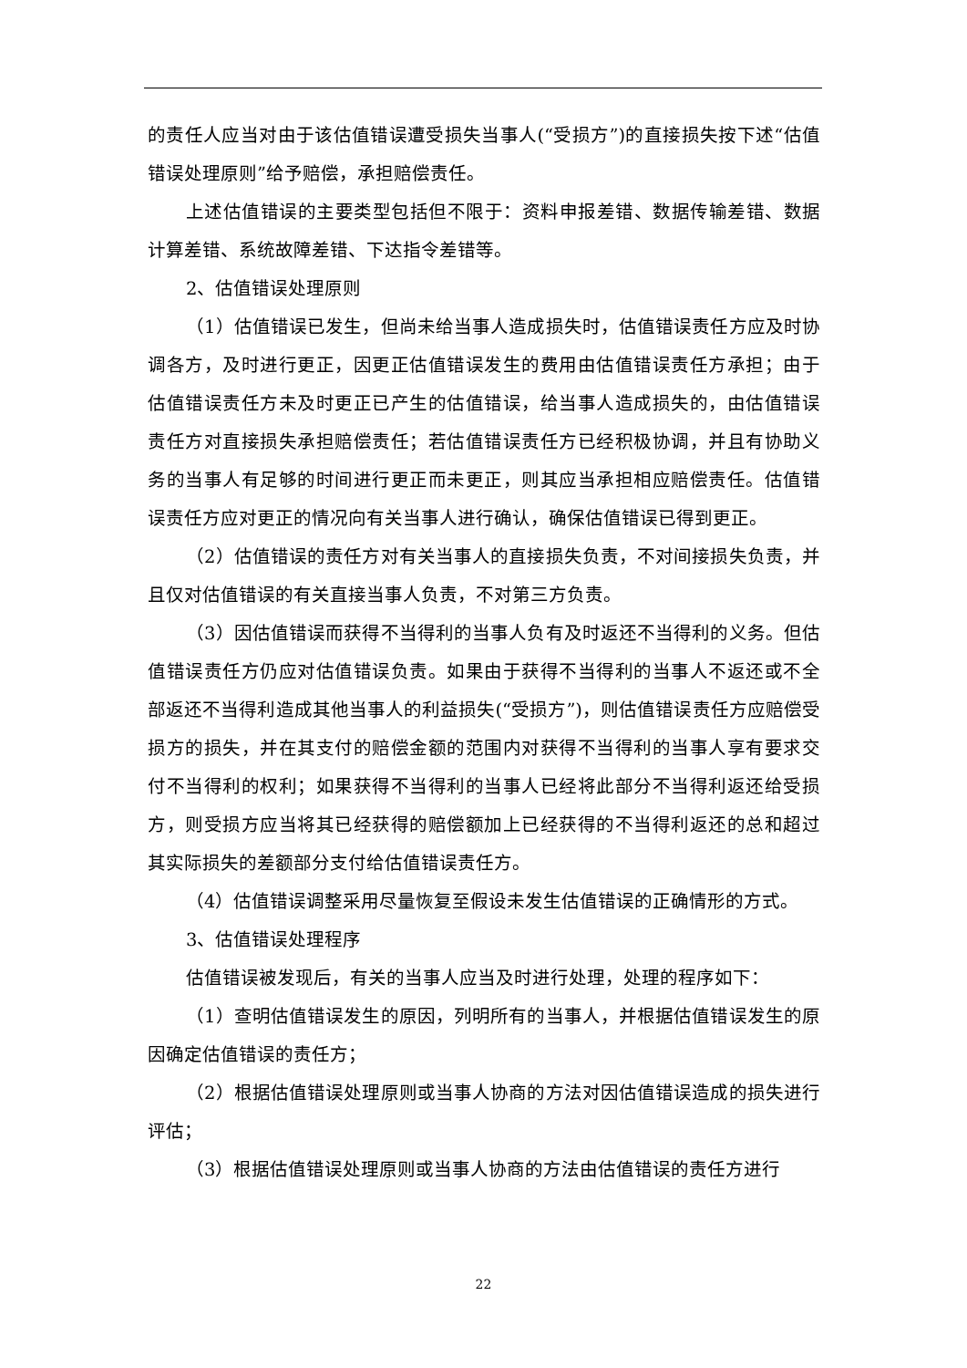的责任人应当对由于该估值错误遭受损失当事人(“受损方”)的直接损失按下述“估值错误处理原则”给予赔偿，承担赔偿责任。
上述估值错误的主要类型包括但不限于：资料申报差错、数据传输差错、数据计算差错、系统故障差错、下达指令差错等。
2、估值错误处理原则
（1）估值错误已发生，但尚未给当事人造成损失时，估值错误责任方应及时协调各方，及时进行更正，因更正估值错误发生的费用由估值错误责任方承担；由于估值错误责任方未及时更正已产生的估值错误，给当事人造成损失的，由估值错误责任方对直接损失承担赔偿责任；若估值错误责任方已经积极协调，并且有协助义务的当事人有足够的时间进行更正而未更正，则其应当承担相应赔偿责任。估值错误责任方应对更正的情况向有关当事人进行确认，确保估值错误已得到更正。
（2）估值错误的责任方对有关当事人的直接损失负责，不对间接损失负责，并且仅对估值错误的有关直接当事人负责，不对第三方负责。
（3）因估值错误而获得不当得利的当事人负有及时返还不当得利的义务。但估值错误责任方仍应对估值错误负责。如果由于获得不当得利的当事人不返还或不全部返还不当得利造成其他当事人的利益损失(“受损方”)，则估值错误责任方应赔偿受损方的损失，并在其支付的赔偿金额的范围内对获得不当得利的当事人享有要求交付不当得利的权利；如果获得不当得利的当事人已经将此部分不当得利返还给受损方，则受损方应当将其已经获得的赔偿额加上已经获得的不当得利返还的总和超过其实际损失的差额部分支付给估值错误责任方。
（4）估值错误调整采用尽量恢复至假设未发生估值错误的正确情形的方式。
3、估值错误处理程序
估值错误被发现后，有关的当事人应当及时进行处理，处理的程序如下：
（1）查明估值错误发生的原因，列明所有的当事人，并根据估值错误发生的原因确定估值错误的责任方；
（2）根据估值错误处理原则或当事人协商的方法对因估值错误造成的损失进行评估；
（3）根据估值错误处理原则或当事人协商的方法由估值错误的责任方进行
22